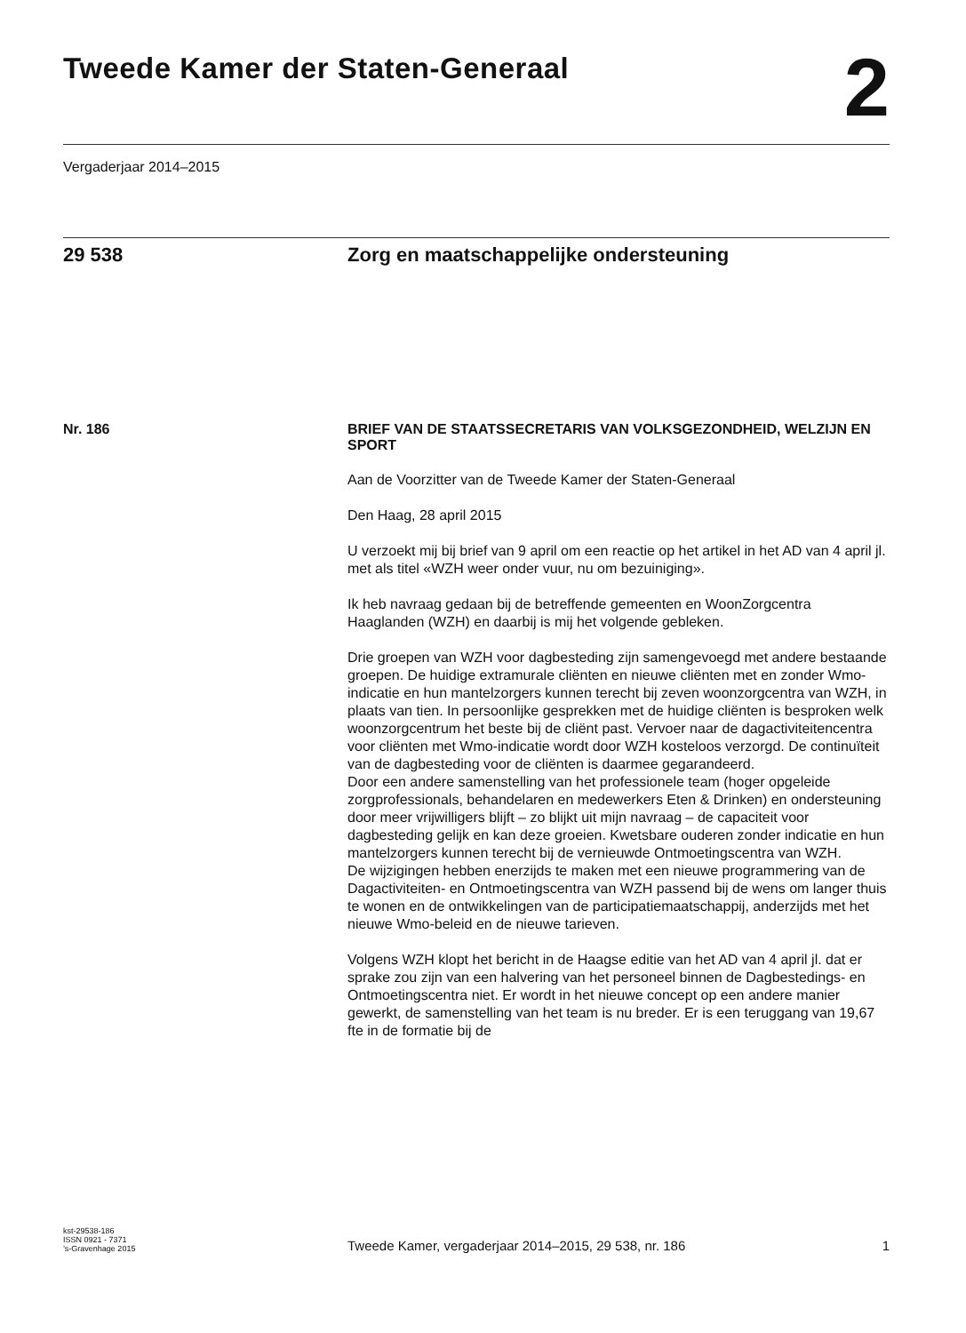Tweede Kamer der Staten-Generaal
2
Vergaderjaar 2014–2015
29 538 Zorg en maatschappelijke ondersteuning
Nr. 186 BRIEF VAN DE STAATSSECRETARIS VAN VOLKSGEZONDHEID, WELZIJN EN SPORT
Aan de Voorzitter van de Tweede Kamer der Staten-Generaal
Den Haag, 28 april 2015
U verzoekt mij bij brief van 9 april om een reactie op het artikel in het AD van 4 april jl. met als titel «WZH weer onder vuur, nu om bezuiniging».
Ik heb navraag gedaan bij de betreffende gemeenten en WoonZorgcentra Haaglanden (WZH) en daarbij is mij het volgende gebleken.
Drie groepen van WZH voor dagbesteding zijn samengevoegd met andere bestaande groepen. De huidige extramurale cliënten en nieuwe cliënten met en zonder Wmo-indicatie en hun mantelzorgers kunnen terecht bij zeven woonzorgcentra van WZH, in plaats van tien. In persoonlijke gesprekken met de huidige cliënten is besproken welk woonzorgcentrum het beste bij de cliënt past. Vervoer naar de dagactiviteitencentra voor cliënten met Wmo-indicatie wordt door WZH kosteloos verzorgd. De continuïteit van de dagbesteding voor de cliënten is daarmee gegarandeerd.
Door een andere samenstelling van het professionele team (hoger opgeleide zorgprofessionals, behandelaren en medewerkers Eten & Drinken) en ondersteuning door meer vrijwilligers blijft – zo blijkt uit mijn navraag – de capaciteit voor dagbesteding gelijk en kan deze groeien. Kwetsbare ouderen zonder indicatie en hun mantelzorgers kunnen terecht bij de vernieuwde Ontmoetingscentra van WZH.
De wijzigingen hebben enerzijds te maken met een nieuwe programmering van de Dagactiviteiten- en Ontmoetingscentra van WZH passend bij de wens om langer thuis te wonen en de ontwikkelingen van de participatiemaatschappij, anderzijds met het nieuwe Wmo-beleid en de nieuwe tarieven.
Volgens WZH klopt het bericht in de Haagse editie van het AD van 4 april jl. dat er sprake zou zijn van een halvering van het personeel binnen de Dagbestedings- en Ontmoetingscentra niet. Er wordt in het nieuwe concept op een andere manier gewerkt, de samenstelling van het team is nu breder. Er is een teruggang van 19,67 fte in de formatie bij de
kst-29538-186
ISSN 0921 - 7371
’s-Gravenhage 2015
Tweede Kamer, vergaderjaar 2014–2015, 29 538, nr. 186 1